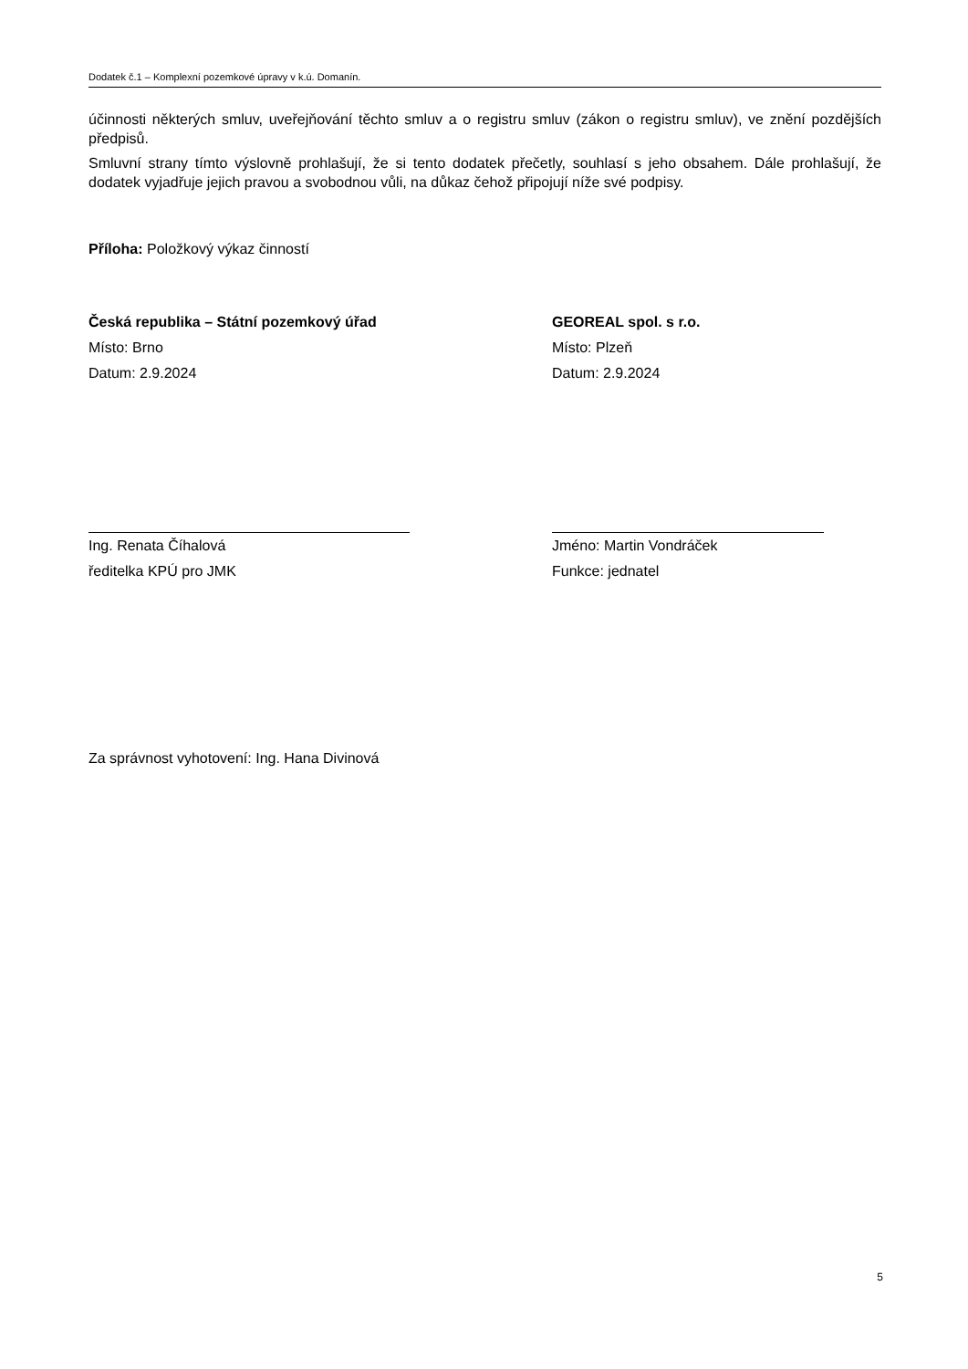Dodatek č.1 – Komplexní pozemkové úpravy v k.ú. Domanín.
účinnosti některých smluv, uveřejňování těchto smluv a o registru smluv (zákon o registru smluv), ve znění pozdějších předpisů.
Smluvní strany tímto výslovně prohlašují, že si tento dodatek přečetly, souhlasí s jeho obsahem. Dále prohlašují, že dodatek vyjadřuje jejich pravou a svobodnou vůli, na důkaz čehož připojují níže své podpisy.
Příloha: Položkový výkaz činností
Česká republika – Státní pozemkový úřad
Místo: Brno
Datum: 2.9.2024
Ing. Renata Číhalová
ředitelka KPÚ pro JMK
GEOREAL spol. s r.o.
Místo: Plzeň
Datum: 2.9.2024
Jméno: Martin Vondráček
Funkce: jednatel
Za správnost vyhotovení: Ing. Hana Divinová
5